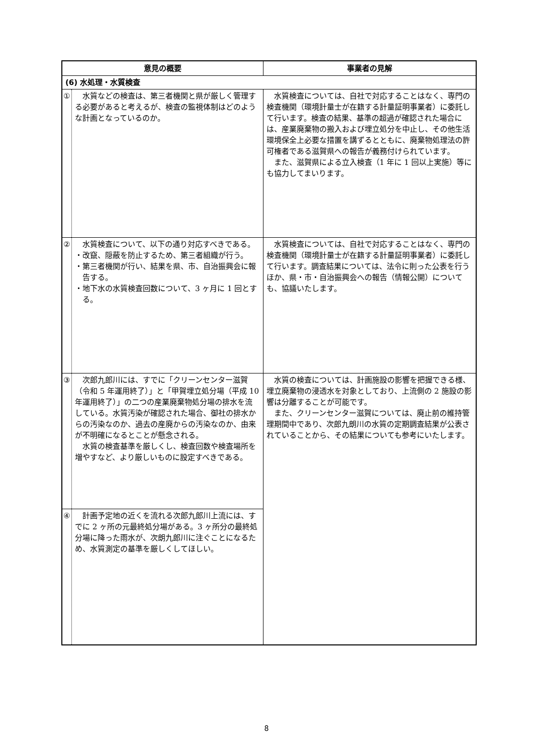| 意見の概要 | | 事業者の見解 |
| --- | --- | --- |
| (6) 水処理・水質検査 | | |
| ① | 水質などの検査は、第三者機関と県が厳しく管理する必要があると考えるが、検査の監視体制はどのような計画となっているのか。 | 水質検査については、自社で対応することはなく、専門の検査機関（環境計量士が在籍する計量証明事業者）に委託して行います。検査の結果、基準の超過が確認された場合には、産業廃棄物の搬入および埋立処分を中止し、その他生活環境保全上必要な措置を講ずるとともに、廃棄物処理法の許可権者である滋賀県への報告が義務付けられています。 また、滋賀県による立入検査（1 年に 1 回以上実施）等にも協力してまいります。 |
| ② | 水質検査について、以下の通り対応すべきである。 ・改竄、隠蔽を防止するため、第三者組織が行う。 ・第三者機関が行い、結果を県、市、自治振興会に報告する。 ・地下水の水質検査回数について、3 ヶ月に 1 回とする。 | 水質検査については、自社で対応することはなく、専門の検査機関（環境計量士が在籍する計量証明事業者）に委託して行います。調査結果については、法令に則った公表を行うほか、県・市・自治振興会への報告（情報公開）についても、協議いたします。 |
| ③ | 次郎九郎川には、すでに「クリーンセンター滋賀（令和 5 年運用終了）」と「甲賀埋立処分場（平成 10 年運用終了）」の二つの産業廃棄物処分場の排水を流している。水質汚染が確認された場合、御社の排水からの汚染なのか、過去の産廃からの汚染なのか、由来が不明確になるとことが懸念される。 水質の検査基準を厳しくし、検査回数や検査場所を増やすなど、より厳しいものに設定すべきである。 | 水質の検査については、計画施設の影響を把握できる様、埋立廃棄物の浸透水を対象としており、上流側の 2 施設の影響は分離することが可能です。 また、クリーンセンター滋賀については、廃止前の維持管理期間中であり、次郎九朗川の水質の定期調査結果が公表されていることから、その結果についても参考にいたします。 |
| ④ | 計画予定地の近くを流れる次郎九郎川上流には、すでに 2 ヶ所の元最終処分場がある。3 ヶ所分の最終処分場に降った雨水が、次朗九郎川に注ぐことになるため、水質測定の基準を厳しくしてほしい。 | |
8